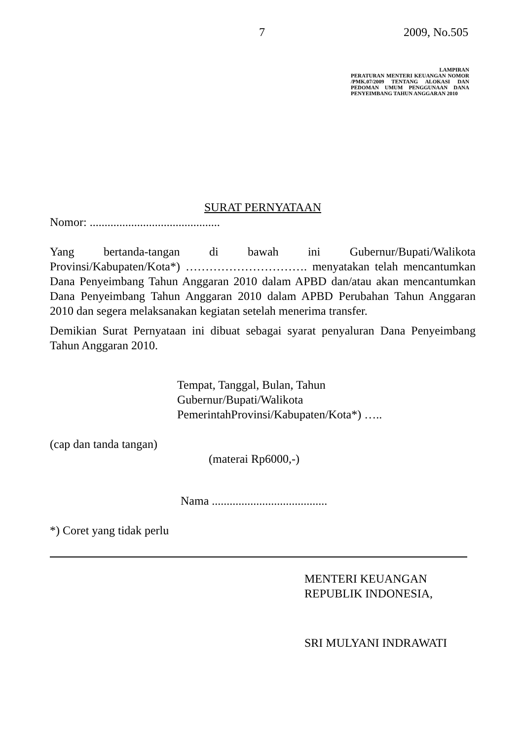7 2009, No.505
LAMPIRAN
PERATURAN MENTERI KEUANGAN NOMOR /PMK.07/2009 TENTANG ALOKASI DAN PEDOMAN UMUM PENGGUNAAN DANA PENYEIMBANG TAHUN ANGGARAN 2010
SURAT PERNYATAAN
Nomor: ............................................
Yang bertanda-tangan di bawah ini Gubernur/Bupati/Walikota Provinsi/Kabupaten/Kota*) …………………………. menyatakan telah mencantumkan Dana Penyeimbang Tahun Anggaran 2010 dalam APBD dan/atau akan mencantumkan Dana Penyeimbang Tahun Anggaran 2010 dalam APBD Perubahan Tahun Anggaran 2010 dan segera melaksanakan kegiatan setelah menerima transfer.
Demikian Surat Pernyataan ini dibuat sebagai syarat penyaluran Dana Penyeimbang Tahun Anggaran 2010.
Tempat, Tanggal, Bulan, Tahun
Gubernur/Bupati/Walikota
PemerintahProvinsi/Kabupaten/Kota*) …..
(cap dan tanda tangan)
(materai Rp6000,-)
Nama .......................................
*) Coret yang tidak perlu
MENTERI KEUANGAN
REPUBLIK INDONESIA,
SRI MULYANI INDRAWATI